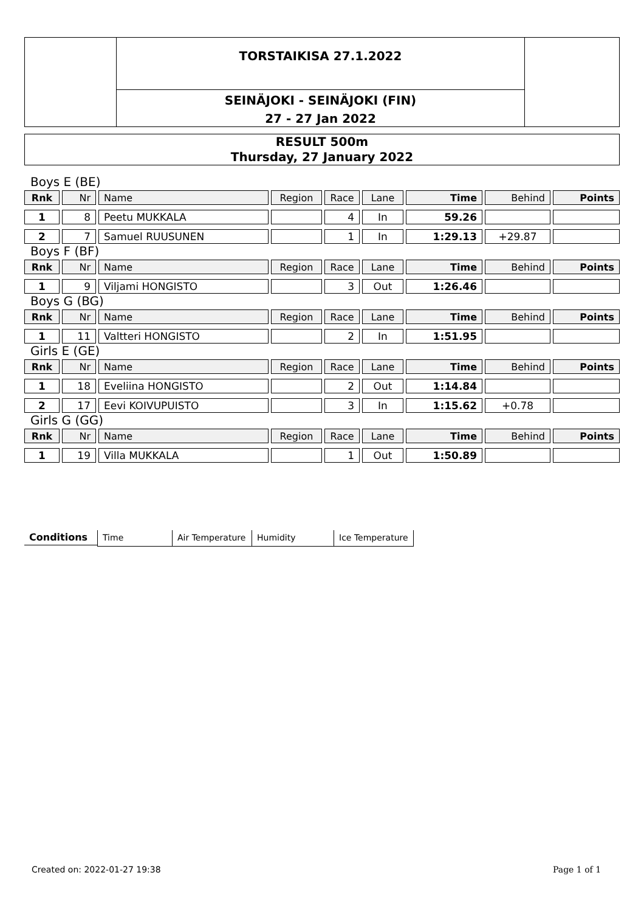TORSTAIKISA 27.1.2022
SEINÄJOKI - SEINÄJOKI (FIN)
27 - 27 Jan 2022
RESULT 500m
Thursday, 27 January 2022
Boys E (BE)
| Rnk | Nr | Name | Region | Race | Lane | Time | Behind | Points |
| --- | --- | --- | --- | --- | --- | --- | --- | --- |
| 1 | 8 | Peetu MUKKALA | | 4 | In | 59.26 | | |
| 2 | 7 | Samuel RUUSUNEN | | 1 | In | 1:29.13 | +29.87 | |
Boys F (BF)
| Rnk | Nr | Name | Region | Race | Lane | Time | Behind | Points |
| --- | --- | --- | --- | --- | --- | --- | --- | --- |
| 1 | 9 | Viljami HONGISTO | | 3 | Out | 1:26.46 | | |
Boys G (BG)
| Rnk | Nr | Name | Region | Race | Lane | Time | Behind | Points |
| --- | --- | --- | --- | --- | --- | --- | --- | --- |
| 1 | 11 | Valtteri HONGISTO | | 2 | In | 1:51.95 | | |
Girls E (GE)
| Rnk | Nr | Name | Region | Race | Lane | Time | Behind | Points |
| --- | --- | --- | --- | --- | --- | --- | --- | --- |
| 1 | 18 | Eveliina HONGISTO | | 2 | Out | 1:14.84 | | |
| 2 | 17 | Eevi KOIVUPUISTO | | 3 | In | 1:15.62 | +0.78 | |
Girls G (GG)
| Rnk | Nr | Name | Region | Race | Lane | Time | Behind | Points |
| --- | --- | --- | --- | --- | --- | --- | --- | --- |
| 1 | 19 | Villa MUKKALA | | 1 | Out | 1:50.89 | | |
Conditions Time Air Temperature
Humidity Ice Temperature
Created on: 2022-01-27 19:38 Page 1 of 1